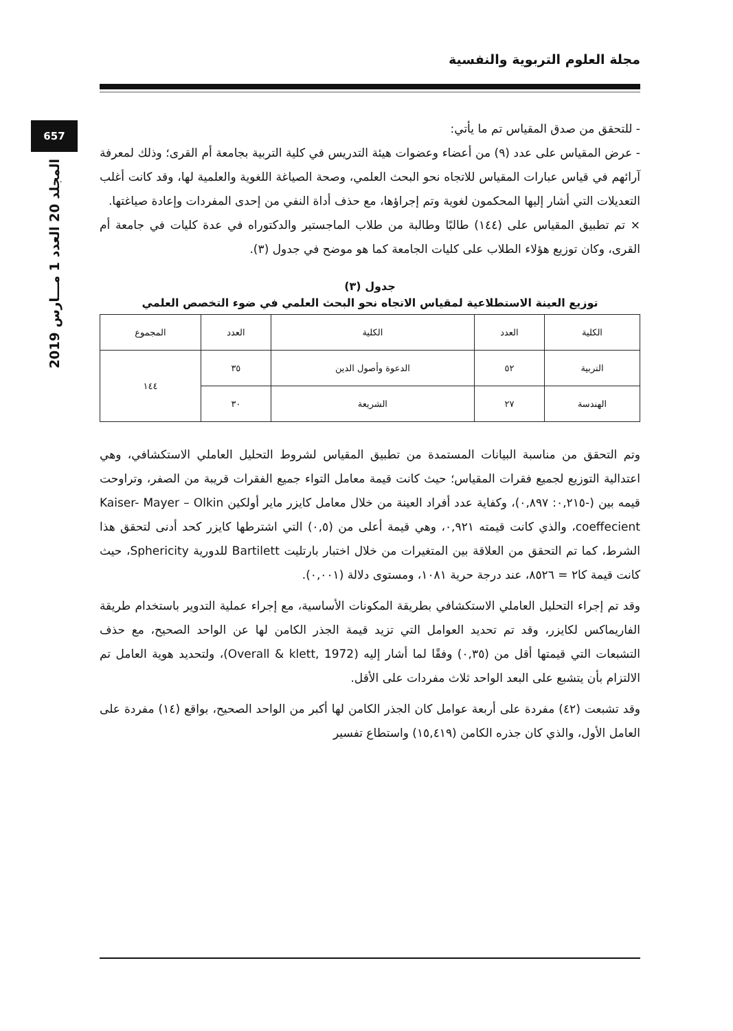مجلة العلوم التربوية والنفسية
657
المجلد 20 العدد 1 مـــارس 2019
- للتحقق من صدق المقياس تم ما يأتي:
- عرض المقياس على عدد (٩) من أعضاء وعضوات هيئة التدريس في كلية التربية بجامعة أم القرى؛ وذلك لمعرفة آرائهم في قياس عبارات المقياس للاتجاه نحو البحث العلمي، وصحة الصياغة اللغوية والعلمية لها، وقد كانت أغلب التعديلات التي أشار إليها المحكمون لغوية وتم إجراؤها، مع حذف أداة النفي من إحدى المفردات وإعادة صياغتها.
× تم تطبيق المقياس على (١٤٤) طالبًا وطالبة من طلاب الماجستير والدكتوراه في عدة كليات في جامعة أم القرى، وكان توزيع هؤلاء الطلاب على كليات الجامعة كما هو موضح في جدول (٣).
جدول (٣)
توزيع العينة الاستطلاعية لمقياس الاتجاه نحو البحث العلمي في ضوء التخصص العلمي
| الكلية | العدد | الكلية | العدد | المجموع |
| --- | --- | --- | --- | --- |
| التربية | ٥٢ | الدعوة وأصول الدين | ٣٥ | ١٤٤ |
| الهندسة | ٢٧ | الشريعة | ٣٠ | |
وتم التحقق من مناسبة البيانات المستمدة من تطبيق المقياس لشروط التحليل العاملي الاستكشافي، وهي اعتدالية التوزيع لجميع فقرات المقياس؛ حيث كانت قيمة معامل التواء جميع الفقرات قريبة من الصفر، وتراوحت قيمه بين (-٠,٢١٥: ٠,٨٩٧)، وكفاية عدد أفراد العينة من خلال معامل كايزر ماير أولكين Kaiser- Mayer – Olkin coeffecient، والذي كانت قيمته ٠,٩٢١، وهي قيمة أعلى من (٠,٥) التي اشترطها كايزر كحد أدنى لتحقق هذا الشرط، كما تم التحقق من العلاقة بين المتغيرات من خلال اختبار بارتليت Bartilett للدورية Sphericity، حيث كانت قيمة كا٢ = ٨٥٢٦، عند درجة حرية ١٠٨١، ومستوى دلالة (٠,٠٠١).
وقد تم إجراء التحليل العاملي الاستكشافي بطريقة المكونات الأساسية، مع إجراء عملية التدوير باستخدام طريقة الفاريماكس لكايزر، وقد تم تحديد العوامل التي تزيد قيمة الجذر الكامن لها عن الواحد الصحيح، مع حذف التشبعات التي قيمتها أقل من (٠,٣٥) وفقًا لما أشار إليه (Overall & klett, 1972)، ولتحديد هوية العامل تم الالتزام بأن يتشبع على البعد الواحد ثلاث مفردات على الأقل.
وقد تشبعت (٤٢) مفردة على أربعة عوامل كان الجذر الكامن لها أكبر من الواحد الصحيح، بواقع (١٤) مفردة على العامل الأول، والذي كان جذره الكامن (١٥,٤١٩) واستطاع تفسير